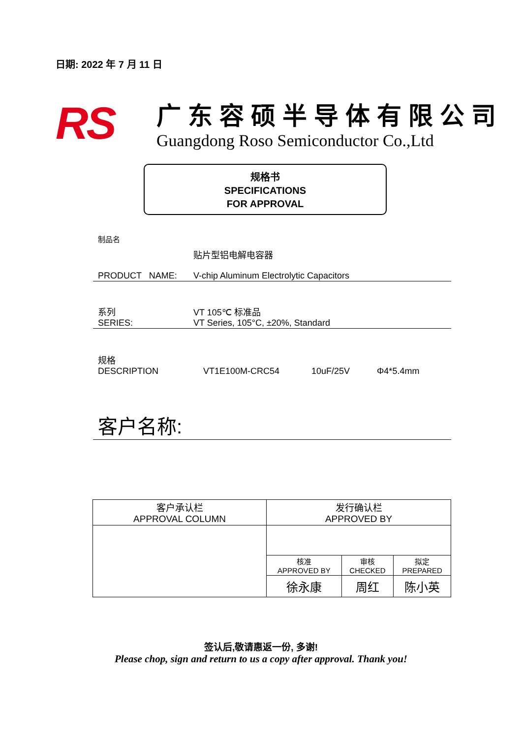日期: 2022 年 7 月 11 日
RS
广东容硕半导体有限公司
Guangdong Roso Semiconductor Co.,Ltd
规格书
SPECIFICATIONS
FOR APPROVAL
制品名
贴片型铝电解电容器
PRODUCT NAME: V-chip Aluminum Electrolytic Capacitors
系列 VT 105℃ 标准品
SERIES: VT Series, 105°C, ±20%, Standard
规格
DESCRIPTION VT1E100M-CRC54 10uF/25V Φ4*5.4mm
客户名称:
| 客户承认栏 APPROVAL COLUMN | 发行确认栏 APPROVED BY | | |
| | 核准 APPROVED BY | 审核 CHECKED | 拟定 PREPARED |
| | 徐永康 | 周红 | 陈小英 |
签认后,敬请惠返一份, 多谢!
Please chop, sign and return to us a copy after approval. Thank you!